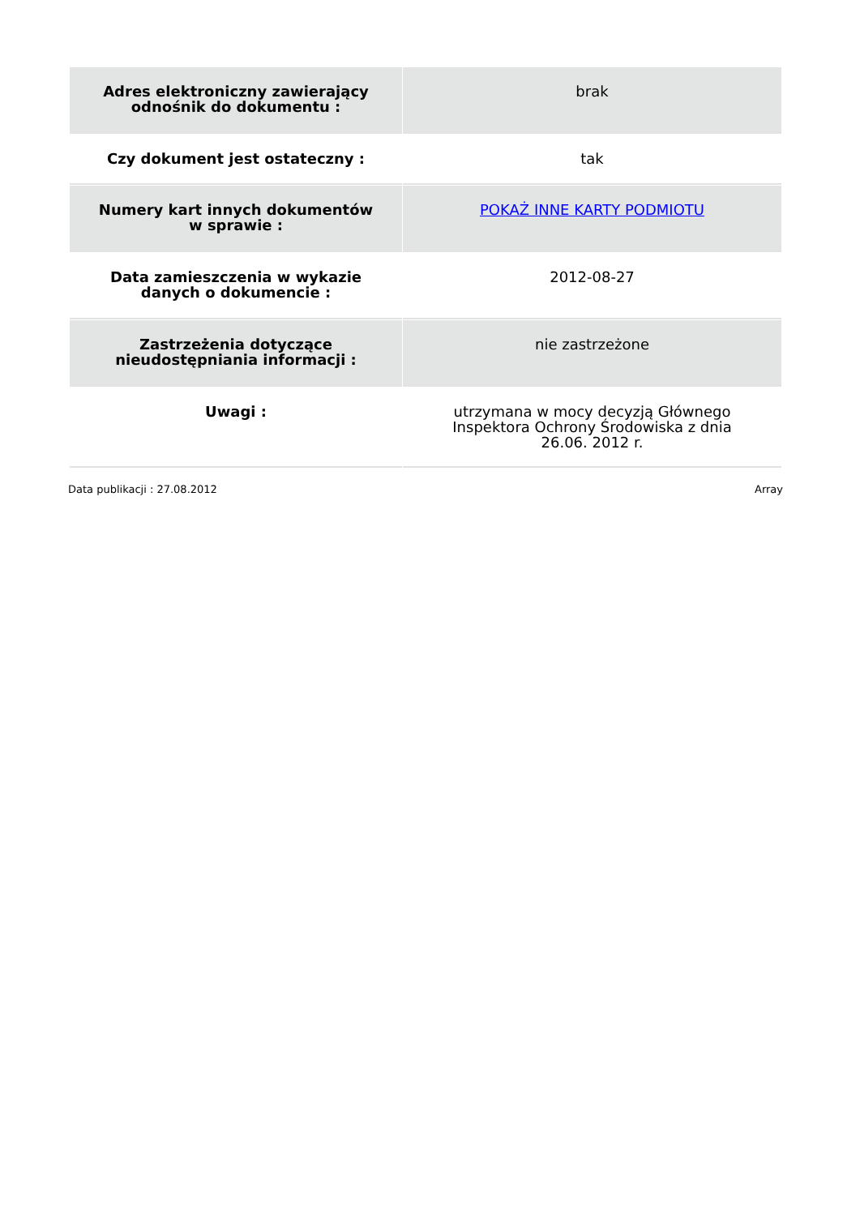| Adres elektroniczny zawierający odnośnik do dokumentu : | brak |
| Czy dokument jest ostateczny : | tak |
| Numery kart innych dokumentów w sprawie : | POKAŻ INNE KARTY PODMIOTU |
| Data zamieszczenia w wykazie danych o dokumencie : | 2012-08-27 |
| Zastrzeżenia dotyczące nieudostępniania informacji : | nie zastrzeżone |
| Uwagi : | utrzymana w mocy decyzją Głównego Inspektora Ochrony Środowiska z dnia 26.06. 2012 r. |
Data publikacji : 27.08.2012 Array